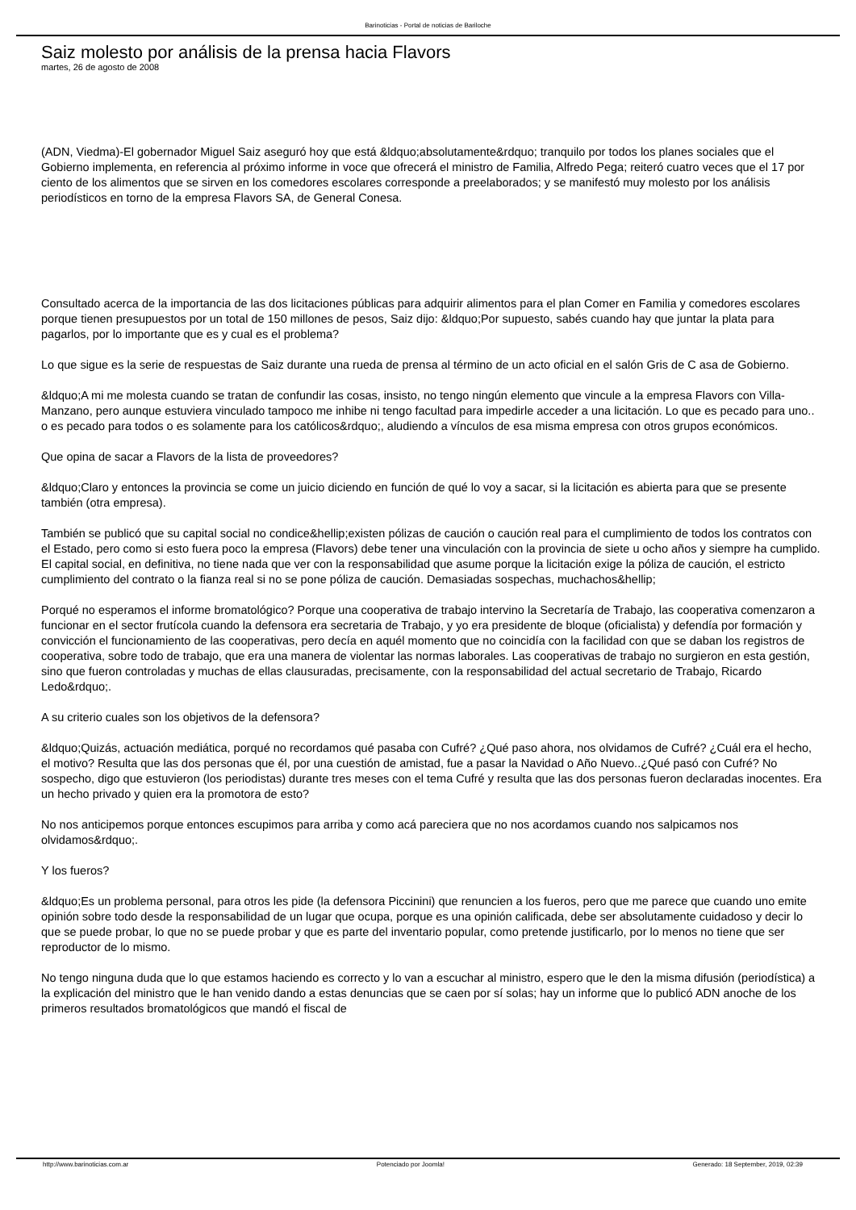Barinoticias - Portal de noticias de Bariloche
Saiz molesto por análisis de la prensa hacia Flavors
martes, 26 de agosto de 2008
(ADN, Viedma)-El gobernador Miguel Saiz aseguró hoy que está &ldquo;absolutamente&rdquo; tranquilo por todos los planes sociales que el Gobierno implementa, en referencia al próximo informe in voce que ofrecerá el ministro de Familia, Alfredo Pega; reiteró cuatro veces que el 17 por ciento de los alimentos que se sirven en los comedores escolares corresponde a preelaborados; y se manifestó muy molesto por los análisis periodísticos en torno de la empresa Flavors SA, de General Conesa.
Consultado acerca de la importancia de las dos licitaciones públicas para adquirir alimentos para el plan Comer en Familia y comedores escolares porque tienen presupuestos por un total de 150 millones de pesos, Saiz dijo: &ldquo;Por supuesto, sabés cuando hay que juntar la plata para pagarlos, por lo importante que es y cual es el problema?
Lo que sigue es la serie de respuestas de Saiz durante una rueda de prensa al término de un acto oficial en el salón Gris de C asa de Gobierno.
&ldquo;A mi me molesta cuando se tratan de confundir las cosas, insisto, no tengo ningún elemento que vincule a la empresa Flavors con Villa-Manzano, pero aunque estuviera vinculado tampoco me inhibe ni tengo facultad para impedirle acceder a una licitación. Lo que es pecado para uno.. o es pecado para todos o es solamente para los católicos&rdquo;, aludiendo a vínculos de esa misma empresa con otros grupos económicos.
Que opina de sacar a Flavors de la lista de proveedores?
&ldquo;Claro y entonces la provincia se come un juicio diciendo en función de qué lo voy a sacar, si la licitación es abierta para que se presente también (otra empresa).
También se publicó que su capital social no condice&hellip;existen pólizas de caución o caución real para el cumplimiento de todos los contratos con el Estado, pero como si esto fuera poco la empresa (Flavors) debe tener una vinculación con la provincia de siete u ocho años y siempre ha cumplido. El capital social, en definitiva, no tiene nada que ver con la responsabilidad que asume porque la licitación exige la póliza de caución, el estricto cumplimiento del contrato o la fianza real si no se pone póliza de caución. Demasiadas sospechas, muchachos&hellip;
Porqué no esperamos el informe bromatológico? Porque una cooperativa de trabajo intervino la Secretaría de Trabajo, las cooperativa comenzaron a funcionar en el sector frutícola cuando la defensora era secretaria de Trabajo, y yo era presidente de bloque (oficialista) y defendía por formación y convicción el funcionamiento de las cooperativas, pero decía en aquél momento que no coincidía con la facilidad con que se daban los registros de cooperativa, sobre todo de trabajo, que era una manera de violentar las normas laborales. Las cooperativas de trabajo no surgieron en esta gestión, sino que fueron controladas y muchas de ellas clausuradas, precisamente, con la responsabilidad del actual secretario de Trabajo, Ricardo Ledo&rdquo;.
A su criterio cuales son los objetivos de la defensora?
&ldquo;Quizás, actuación mediática, porqué no recordamos qué pasaba con Cufré? ¿Qué paso ahora, nos olvidamos de Cufré? ¿Cuál era el hecho, el motivo? Resulta que las dos personas que él, por una cuestión de amistad, fue a pasar la Navidad o Año Nuevo..¿Qué pasó con Cufré? No sospecho, digo que estuvieron (los periodistas) durante tres meses con el tema Cufré y resulta que las dos personas fueron declaradas inocentes. Era un hecho privado y quien era la promotora de esto?
No nos anticipemos porque entonces escupimos para arriba y como acá pareciera que no nos acordamos cuando nos salpicamos nos olvidamos&rdquo;.
Y los fueros?
&ldquo;Es un problema personal, para otros les pide (la defensora Piccinini) que renuncien a los fueros, pero que me parece que cuando uno emite opinión sobre todo desde la responsabilidad de un lugar que ocupa, porque es una opinión calificada, debe ser absolutamente cuidadoso y decir lo que se puede probar, lo que no se puede probar y que es parte del inventario popular, como pretende justificarlo, por lo menos no tiene que ser reproductor de lo mismo.
No tengo ninguna duda que lo que estamos haciendo es correcto y lo van a escuchar al ministro, espero que le den la misma difusión (periodística) a la explicación del ministro que le han venido dando a estas denuncias que se caen por sí solas; hay un informe que lo publicó ADN anoche de los primeros resultados bromatológicos que mandó el fiscal de
http://www.barinoticias.com.ar Potenciado por Joomla! Generado: 18 September, 2019, 02:39